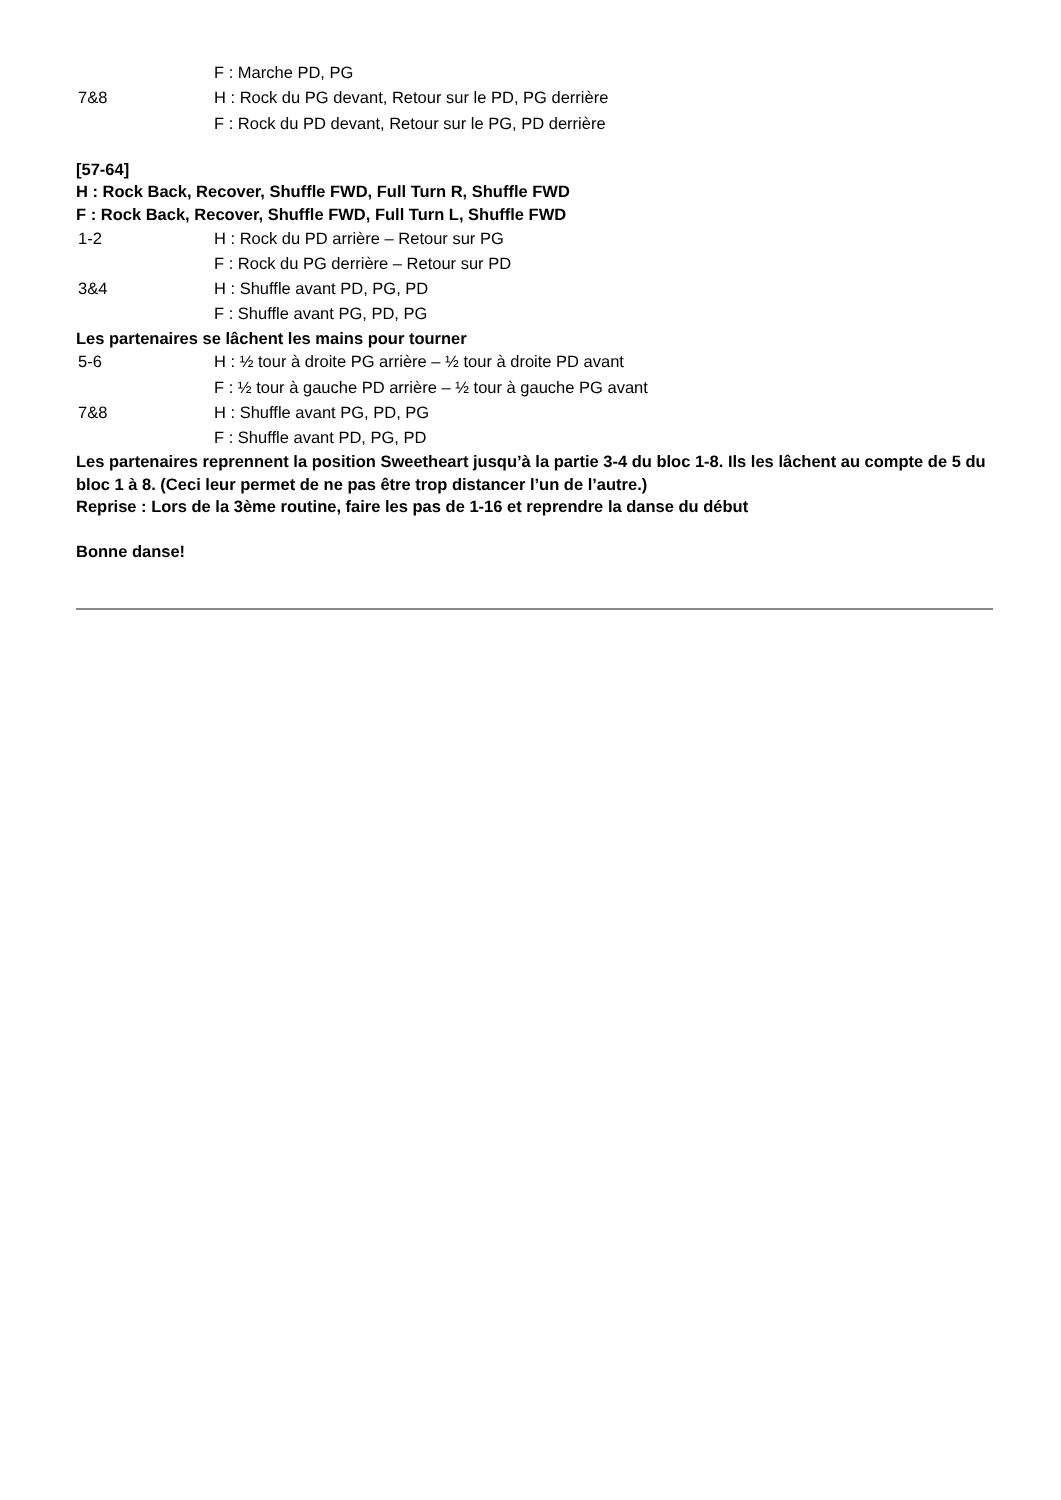F : Marche PD, PG
7&8 H : Rock du PG devant, Retour sur le PD, PG derrière
F : Rock du PD devant, Retour sur le PG, PD derrière
[57-64]
H : Rock Back, Recover, Shuffle FWD, Full Turn R, Shuffle FWD
F : Rock Back, Recover, Shuffle FWD, Full Turn L, Shuffle FWD
1-2 H : Rock du PD arrière – Retour sur PG
F : Rock du PG derrière – Retour sur PD
3&4 H : Shuffle avant PD, PG, PD
F : Shuffle avant PG, PD, PG
Les partenaires se lâchent les mains pour tourner
5-6 H : ½ tour à droite PG arrière – ½ tour à droite PD avant
F : ½ tour à gauche PD arrière – ½ tour à gauche PG avant
7&8 H : Shuffle avant PG, PD, PG
F : Shuffle avant PD, PG, PD
Les partenaires reprennent la position Sweetheart jusqu’à la partie 3-4 du bloc 1-8. Ils les lâchent au compte de 5 du bloc 1 à 8. (Ceci leur permet de ne pas être trop distancer l’un de l’autre.)
Reprise : Lors de la 3ème routine, faire les pas de 1-16 et reprendre la danse du début
Bonne danse!